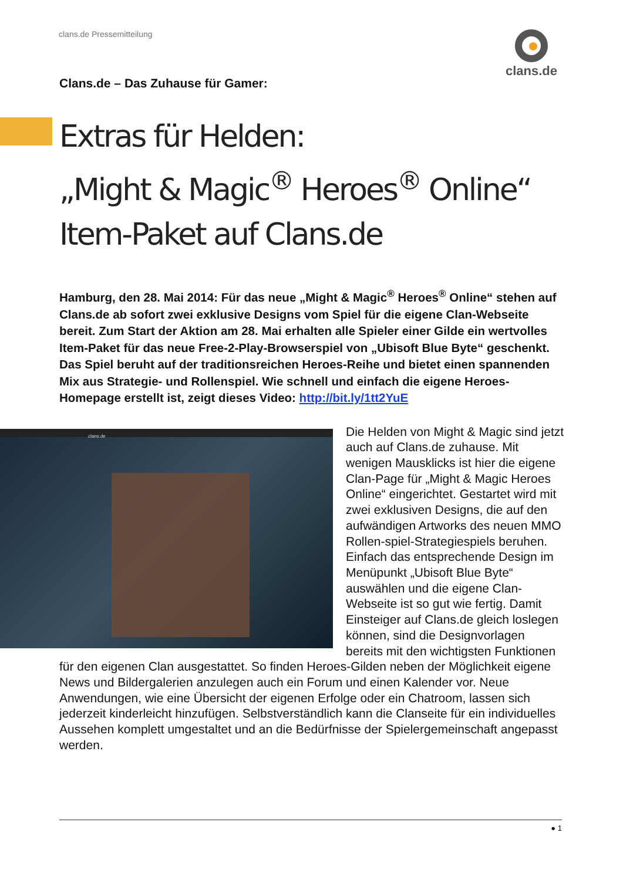clans.de Pressemitteilung clans.de
Clans.de – Das Zuhause für Gamer:
Extras für Helden:
„Might & Magic<sup>®</sup> Heroes<sup>®</sup> Online“
Item-Paket auf Clans.de
Hamburg, den 28. Mai 2014: Für das neue „Might & Magic<sup>®</sup> Heroes<sup>®</sup> Online“ stehen auf Clans.de ab sofort zwei exklusive Designs vom Spiel für die eigene Clan-Webseite bereit. Zum Start der Aktion am 28. Mai erhalten alle Spieler einer Gilde ein wertvolles Item-Paket für das neue Free-2-Play-Browserspiel von „Ubisoft Blue Byte“ geschenkt. Das Spiel beruht auf der traditionsreichen Heroes-Reihe und bietet einen spannenden Mix aus Strategie- und Rollenspiel. Wie schnell und einfach die eigene Heroes-Homepage erstellt ist, zeigt dieses Video: http://bit.ly/1tt2YuE
clans.de
Die Helden von Might & Magic sind jetzt auch auf Clans.de zuhause. Mit wenigen Mausklicks ist hier die eigene Clan-Page für „Might & Magic Heroes Online“ eingerichtet. Gestartet wird mit zwei exklusiven Designs, die auf den aufwändigen Artworks des neuen MMO Rollen-spiel-Strategiespiels beruhen. Einfach das entsprechende Design im Menüpunkt „Ubisoft Blue Byte“ auswählen und die eigene Clan-Webseite ist so gut wie fertig. Damit Einsteiger auf Clans.de gleich loslegen können, sind die Designvorlagen bereits mit den wichtigsten Funktionen für den eigenen Clan ausgestattet. So finden Heroes-Gilden neben der Möglichkeit eigene News und Bildergalerien anzulegen auch ein Forum und einen Kalender vor. Neue Anwendungen, wie eine Übersicht der eigenen Erfolge oder ein Chatroom, lassen sich jederzeit kinderleicht hinzufügen. Selbstverständlich kann die Clanseite für ein individuelles Aussehen komplett umgestaltet und an die Bedürfnisse der Spielergemeinschaft angepasst werden.
● 1